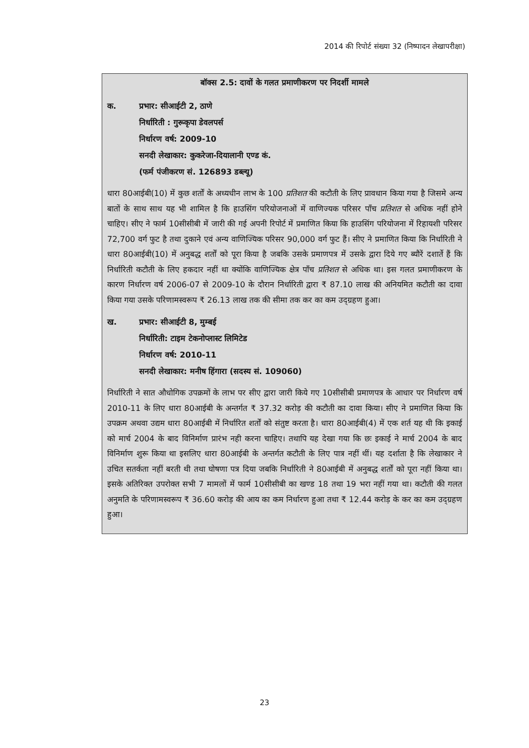2014 की रिपोर्ट संख्या 32 (निष्पादन लेखापरीक्षा)
बॉक्स 2.5: दावों के गलत प्रमाणीकरण पर निदर्शी मामले
क. प्रभार: सीआईटी 2, ठाणे
निर्धारिती : गुरूकृपा डेवलपर्स
निर्धारण वर्ष: 2009-10
सनदी लेखाकार: कुकरेजा-दियालानी एण्ड कं.
(फर्म पंजीकरण सं. 126893 डब्ल्यू)
धारा 80आईबी(10) में कुछ शर्तों के अध्यधीन लाभ के 100 प्रतिशत की कटौती के लिए प्रावधान किया गया है जिसमे अन्य बातों के साथ साथ यह भी शामिल है कि हाउसिंग परियोजनाओं में वाणिज्यक परिसर पाँच प्रतिशत से अधिक नहीं होने चाहिए। सीए ने फार्म 10सीसीबी में जारी की गई अपनी रिपोर्ट में प्रमाणित किया कि हाउसिंग परियोजना में रिहायशी परिसर 72,700 वर्ग फुट है तथा दुकाने एवं अन्य वाणिज्यिक परिसर 90,000 वर्ग फुट हैं। सीए ने प्रमाणित किया कि निर्धारिती ने धारा 80आईबी(10) में अनुबद्ध शर्तों को पूरा किया है जबकि उसके प्रमाणपत्र में उसके द्वारा दिये गए ब्यौरें दशार्ते हैं कि निर्धारिती कटौती के लिए हकदार नहीं था क्योंकि वाणिज्यिक क्षेत्र पाँच प्रतिशत से अधिक था। इस गलत प्रमाणीकरण के कारण निर्धारण वर्ष 2006-07 से 2009-10 के दौरान निर्धारिती द्वारा ₹ 87.10 लाख की अनियमित कटौती का दावा किया गया उसके परिणामस्वरूप ₹ 26.13 लाख तक की सीमा तक कर का कम उद्ग्रहण हुआ।
ख. प्रभार: सीआईटी 8, मुम्बई
निर्धारिती: टाइम टेकनोप्लास्ट लिमिटेड
निर्धारण वर्ष: 2010-11
सनदी लेखाकार: मनीष हिंगारा (सदस्य सं. 109060)
निर्धारिती ने सात औधोगिक उपक्रमों के लाभ पर सीए द्वारा जारी किये गए 10सीसीबी प्रमाणपत्र के आधार पर निर्धारण वर्ष 2010-11 के लिए धारा 80आईबी के अन्तर्गत ₹ 37.32 करोड़ की कटौती का दावा किया। सीए ने प्रमाणित किया कि उपक्रम अथवा उद्यम धारा 80आईबी में निर्धारित शर्तों को संतुष्ट करता है। धारा 80आईबी(4) में एक शर्त यह थी कि इकाई को मार्च 2004 के बाद विनिर्माण प्रारंभ नही करना चाहिए। तथापि यह देखा गया कि छः इकाई ने मार्च 2004 के बाद विनिर्माण शुरू किया था इसलिए धारा 80आईबी के अन्तर्गत कटौती के लिए पात्र नहीं थीं। यह दर्शाता है कि लेखाकार ने उचित सतर्कता नहीं बरती थी तथा घोषणा पत्र दिया जबकि निर्धारिती ने 80आईबी में अनुबद्ध शर्तों को पूरा नहीं किया था। इसके अतिरिक्त उपरोक्त सभी 7 मामलों में फार्म 10सीसीबी का खण्ड 18 तथा 19 भरा नहीं गया था। कटौती की गलत अनुमति के परिणामस्वरूप ₹ 36.60 करोड़ की आय का कम निर्धारण हुआ तथा ₹ 12.44 करोड़ के कर का कम उद्ग्रहण हुआ।
23